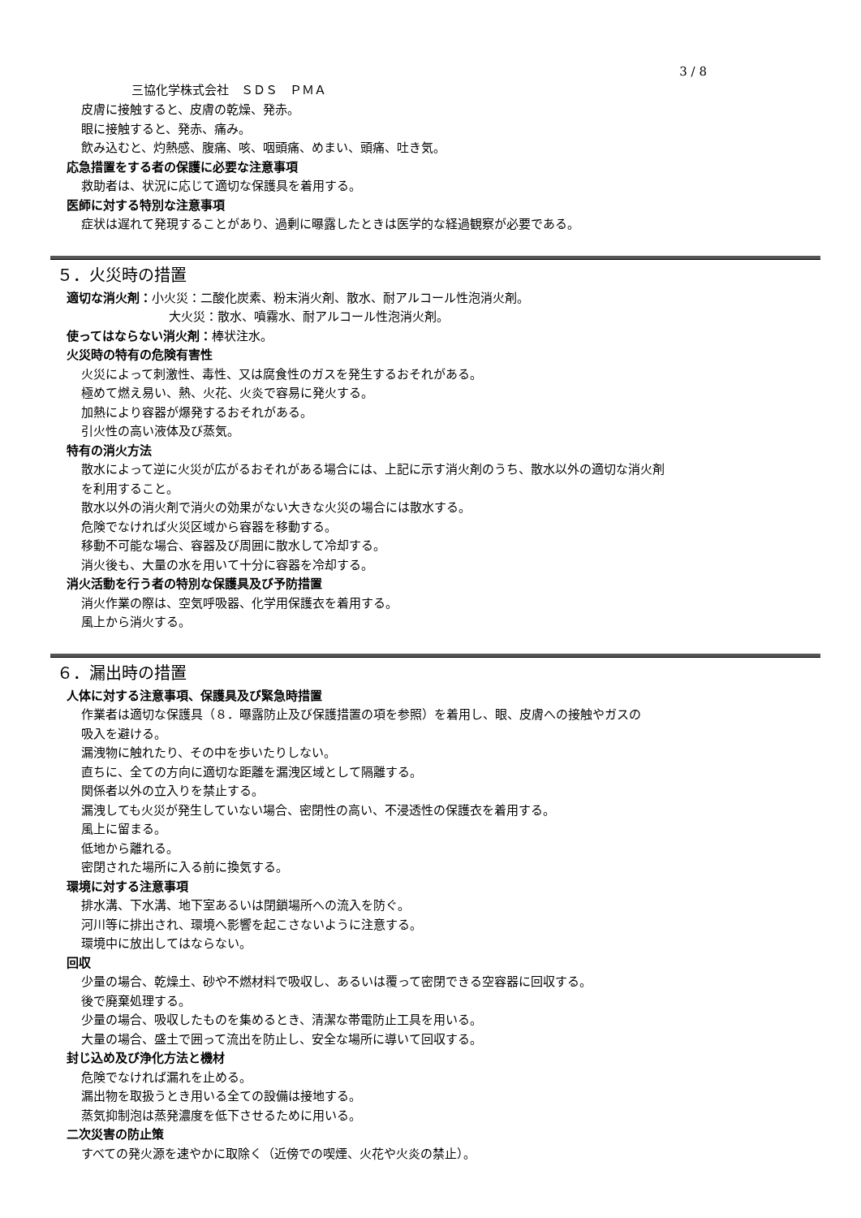3 / 8
三協化学株式会社　ＳＤＳ　ＰＭＡ
皮膚に接触すると、皮膚の乾燥、発赤。
眼に接触すると、発赤、痛み。
飲み込むと、灼熱感、腹痛、咳、咽頭痛、めまい、頭痛、吐き気。
応急措置をする者の保護に必要な注意事項
救助者は、状況に応じて適切な保護具を着用する。
医師に対する特別な注意事項
症状は遅れて発現することがあり、過剰に曝露したときは医学的な経過観察が必要である。
５．火災時の措置
適切な消火剤：小火災：二酸化炭素、粉末消火剤、散水、耐アルコール性泡消火剤。
大火災：散水、噴霧水、耐アルコール性泡消火剤。
使ってはならない消火剤：棒状注水。
火災時の特有の危険有害性
火災によって刺激性、毒性、又は腐食性のガスを発生するおそれがある。
極めて燃え易い、熱、火花、火炎で容易に発火する。
加熱により容器が爆発するおそれがある。
引火性の高い液体及び蒸気。
特有の消火方法
散水によって逆に火災が広がるおそれがある場合には、上記に示す消火剤のうち、散水以外の適切な消火剤
を利用すること。
散水以外の消火剤で消火の効果がない大きな火災の場合には散水する。
危険でなければ火災区域から容器を移動する。
移動不可能な場合、容器及び周囲に散水して冷却する。
消火後も、大量の水を用いて十分に容器を冷却する。
消火活動を行う者の特別な保護具及び予防措置
消火作業の際は、空気呼吸器、化学用保護衣を着用する。
風上から消火する。
６．漏出時の措置
人体に対する注意事項、保護具及び緊急時措置
作業者は適切な保護具（８．曝露防止及び保護措置の項を参照）を着用し、眼、皮膚への接触やガスの
吸入を避ける。
漏洩物に触れたり、その中を歩いたりしない。
直ちに、全ての方向に適切な距離を漏洩区域として隔離する。
関係者以外の立入りを禁止する。
漏洩しても火災が発生していない場合、密閉性の高い、不浸透性の保護衣を着用する。
風上に留まる。
低地から離れる。
密閉された場所に入る前に換気する。
環境に対する注意事項
排水溝、下水溝、地下室あるいは閉鎖場所への流入を防ぐ。
河川等に排出され、環境へ影響を起こさないように注意する。
環境中に放出してはならない。
回収
少量の場合、乾燥土、砂や不燃材料で吸収し、あるいは覆って密閉できる空容器に回収する。
後で廃棄処理する。
少量の場合、吸収したものを集めるとき、清潔な帯電防止工具を用いる。
大量の場合、盛土で囲って流出を防止し、安全な場所に導いて回収する。
封じ込め及び浄化方法と機材
危険でなければ漏れを止める。
漏出物を取扱うとき用いる全ての設備は接地する。
蒸気抑制泡は蒸発濃度を低下させるために用いる。
二次災害の防止策
すべての発火源を速やかに取除く（近傍での喫煙、火花や火炎の禁止）。